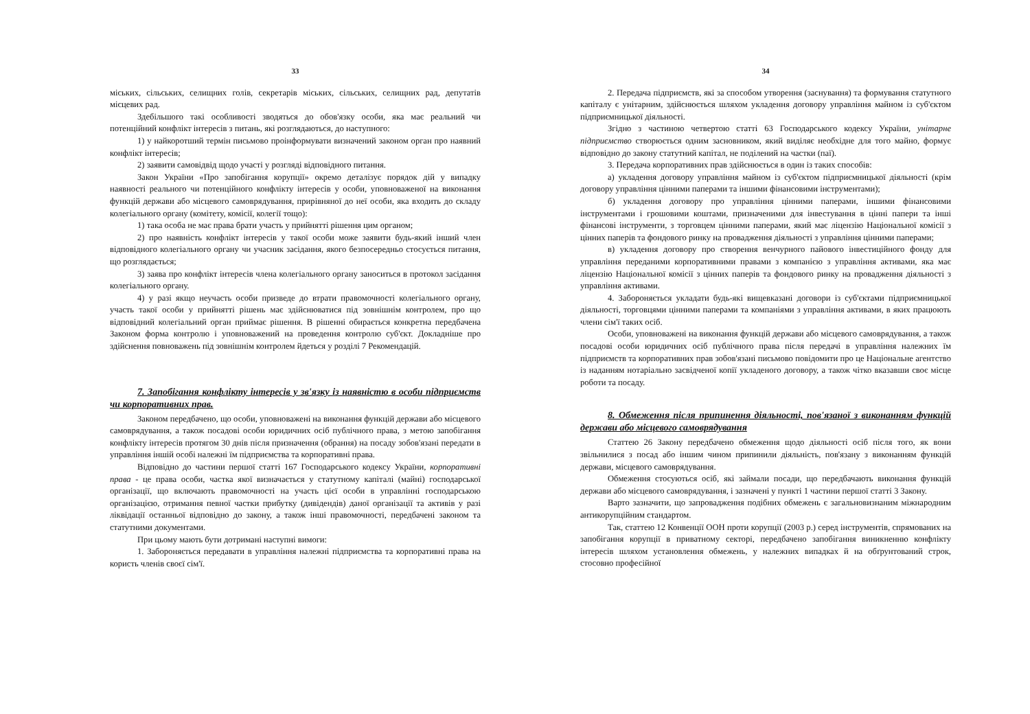33
міських, сільських, селищних голів, секретарів міських, сільських, селищних рад, депутатів місцевих рад.
Здебільшого такі особливості зводяться до обов'язку особи, яка має реальний чи потенційний конфлікт інтересів з питань, які розглядаються, до наступного:
1) у найкоротший термін письмово проінформувати визначений законом орган про наявний конфлікт інтересів;
2) заявити самовідвід щодо участі у розгляді відповідного питання.
Закон України «Про запобігання корупції» окремо деталізує порядок дій у випадку наявності реального чи потенційного конфлікту інтересів у особи, уповноваженої на виконання функцій держави або місцевого самоврядування, прирівняної до неї особи, яка входить до складу колегіального органу (комітету, комісії, колегії тощо):
1) така особа не має права брати участь у прийнятті рішення цим органом;
2) про наявність конфлікт інтересів у такої особи може заявити будь-який інший член відповідного колегіального органу чи учасник засідання, якого безпосередньо стосується питання, що розглядається;
3) заява про конфлікт інтересів члена колегіального органу заноситься в протокол засідання колегіального органу.
4) у разі якщо неучасть особи призведе до втрати правомочності колегіального органу, участь такої особи у прийнятті рішень має здійснюватися під зовнішнім контролем, про що відповідний колегіальний орган приймає рішення. В рішенні обирається конкретна передбачена Законом форма контролю і уповноважений на проведення контролю суб'єкт. Докладніше про здійснення повноважень під зовнішнім контролем йдеться у розділі 7 Рекомендацій.
7. Запобігання конфлікту інтересів у зв'язку із наявністю в особи підприємств чи корпоративних прав.
Законом передбачено, що особи, уповноважені на виконання функцій держави або місцевого самоврядування, а також посадові особи юридичних осіб публічного права, з метою запобігання конфлікту інтересів протягом 30 днів після призначення (обрання) на посаду зобов'язані передати в управління іншій особі належні їм підприємства та корпоративні права.
Відповідно до частини першої статті 167 Господарського кодексу України, корпоративні права - це права особи, частка якої визначається у статутному капіталі (майні) господарської організації, що включають правомочності на участь цієї особи в управлінні господарською організацією, отримання певної частки прибутку (дивідендів) даної організації та активів у разі ліквідації останньої відповідно до закону, а також інші правомочності, передбачені законом та статутними документами.
При цьому мають бути дотримані наступні вимоги:
1. Забороняється передавати в управління належні підприємства та корпоративні права на користь членів своєї сім'ї.
34
2. Передача підприємств, які за способом утворення (заснування) та формування статутного капіталу є унітарним, здійснюється шляхом укладення договору управління майном із суб'єктом підприємницької діяльності.
Згідно з частиною четвертою статті 63 Господарського кодексу України, унітарне підприємство створюється одним засновником, який виділяє необхідне для того майно, формує відповідно до закону статутний капітал, не поділений на частки (паї).
3. Передача корпоративних прав здійснюється в один із таких способів:
а) укладення договору управління майном із суб'єктом підприємницької діяльності (крім договору управління цінними паперами та іншими фінансовими інструментами);
б) укладення договору про управління цінними паперами, іншими фінансовими інструментами і грошовими коштами, призначеними для інвестування в цінні папери та інші фінансові інструменти, з торговцем цінними паперами, який має ліцензію Національної комісії з цінних паперів та фондового ринку на провадження діяльності з управління цінними паперами;
в) укладення договору про створення венчурного пайового інвестиційного фонду для управління переданими корпоративними правами з компанією з управління активами, яка має ліцензію Національної комісії з цінних паперів та фондового ринку на провадження діяльності з управління активами.
4. Забороняється укладати будь-які вищевказані договори із суб'єктами підприємницької діяльності, торговцями цінними паперами та компаніями з управління активами, в яких працюють члени сім'ї таких осіб.
Особи, уповноважені на виконання функцій держави або місцевого самоврядування, а також посадові особи юридичних осіб публічного права після передачі в управління належних їм підприємств та корпоративних прав зобов'язані письмово повідомити про це Національне агентство із наданням нотаріально засвідченої копії укладеного договору, а також чітко вказавши своє місце роботи та посаду.
8. Обмеження після припинення діяльності, пов'язаної з виконанням функцій держави або місцевого самоврядування
Статтею 26 Закону передбачено обмеження щодо діяльності осіб після того, як вони звільнилися з посад або іншим чином припинили діяльність, пов'язану з виконанням функцій держави, місцевого самоврядування.
Обмеження стосуються осіб, які займали посади, що передбачають виконання функцій держави або місцевого самоврядування, і зазначені у пункті 1 частини першої статті 3 Закону.
Варто зазначити, що запровадження подібних обмежень є загальновизнаним міжнародним антикорупційним стандартом.
Так, статтею 12 Конвенції ООН проти корупції (2003 р.) серед інструментів, спрямованих на запобігання корупції в приватному секторі, передбачено запобігання виникненню конфлікту інтересів шляхом установлення обмежень, у належних випадках й на обґрунтований строк, стосовно професійної